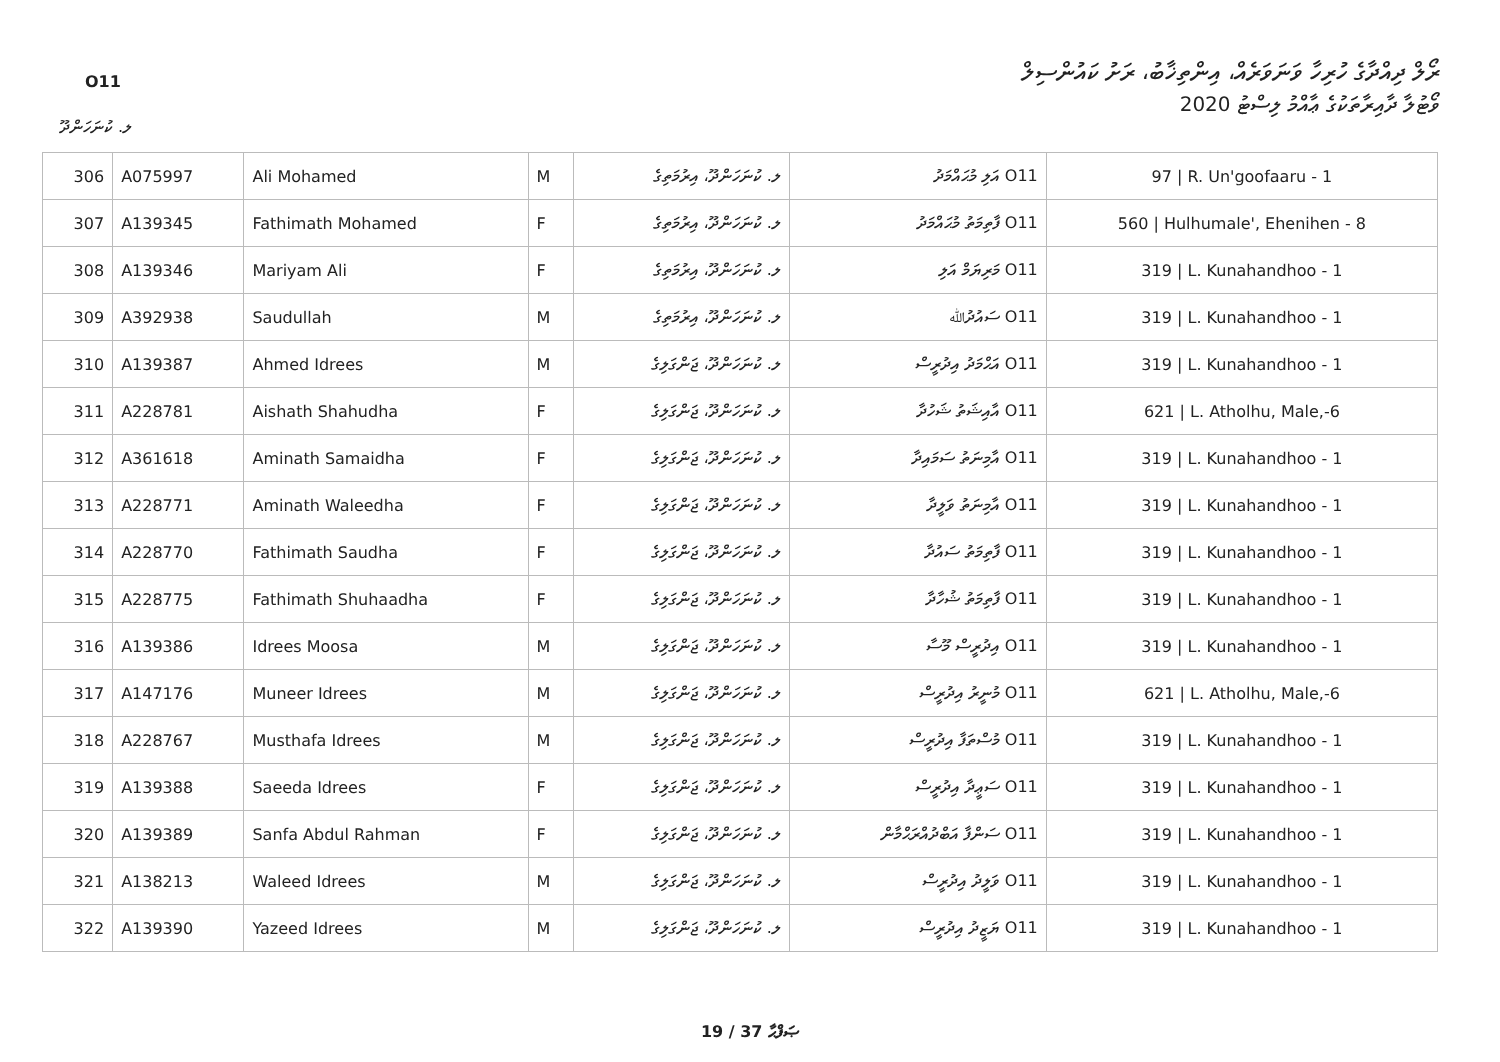O11
ރޯލް ދިއްދާގެ ހުރިހާ ވަނަވަރެއް، އިންތިޚާބު، ރަށު ކައުންސިލް
ވޯޓުލާ ދާއިރާތަކުގެ ޢާއްމު ލިސްޓު 2020
ލ. ކުނަހަންދޫ
| 306 | A075997 | Ali Mohamed | M | ލ. ކުނަހަންދޫ، އިރުމަތިގެ | O11 އަލި މުޙައްމަދު | 97 / R. Un'goofaaru - 1 |
| 307 | A139345 | Fathimath Mohamed | F | ލ. ކުނަހަންދޫ، އިރުމަތިގެ | O11 ފާތިމަތު މުޙައްމަދު | 560 / Hulhumale', Ehenihen - 8 |
| 308 | A139346 | Mariyam Ali | F | ލ. ކުނަހަންދޫ، އިރުމަތިގެ | O11 މަރިޔަމް އަލި | 319 / L. Kunahandhoo - 1 |
| 309 | A392938 | Saudullah | M | ލ. ކުނަހަންދޫ، އިރުމަތިގެ | O11 ސައުދުﷲ | 319 / L. Kunahandhoo - 1 |
| 310 | A139387 | Ahmed Idrees | M | ލ. ކުނަހަންދޫ، ޖަންގަލިގެ | O11 އަޙްމަދު އިދުރީސް | 319 / L. Kunahandhoo - 1 |
| 311 | A228781 | Aishath Shahudha | F | ލ. ކުނަހަންދޫ، ޖަންގަލިގެ | O11 އާއިޝަތު ޝަހުދާ | 621 / L. Atholhu, Male,-6 |
| 312 | A361618 | Aminath Samaidha | F | ލ. ކުނަހަންދޫ، ޖަންގަލިގެ | O11 އާމިނަތު ސަމައިދާ | 319 / L. Kunahandhoo - 1 |
| 313 | A228771 | Aminath Waleedha | F | ލ. ކުނަހަންދޫ، ޖަންގަލިގެ | O11 އާމިނަތު ވަލީދާ | 319 / L. Kunahandhoo - 1 |
| 314 | A228770 | Fathimath Saudha | F | ލ. ކުނަހަންދޫ، ޖަންގަލިގެ | O11 ފާތިމަތު ސައުދާ | 319 / L. Kunahandhoo - 1 |
| 315 | A228775 | Fathimath Shuhaadha | F | ލ. ކުނަހަންދޫ، ޖަންގަލިގެ | O11 ފާތިމަތު ޝުހާދާ | 319 / L. Kunahandhoo - 1 |
| 316 | A139386 | Idrees Moosa | M | ލ. ކުނަހަންދޫ، ޖަންގަލިގެ | O11 އިދުރީސް މޫސާ | 319 / L. Kunahandhoo - 1 |
| 317 | A147176 | Muneer Idrees | M | ލ. ކުނަހަންދޫ، ޖަންގަލިގެ | O11 މުނީރު އިދުރީސް | 621 / L. Atholhu, Male,-6 |
| 318 | A228767 | Musthafa Idrees | M | ލ. ކުނަހަންދޫ، ޖަންގަލިގެ | O11 މުސްތަފާ އިދުރީސް | 319 / L. Kunahandhoo - 1 |
| 319 | A139388 | Saeeda Idrees | F | ލ. ކުނަހަންދޫ، ޖަންގަލިގެ | O11 ސަޢީދާ އިދުރީސް | 319 / L. Kunahandhoo - 1 |
| 320 | A139389 | Sanfa Abdul Rahman | F | ލ. ކުނަހަންދޫ، ޖަންގަލިގެ | O11 ސަންފާ އަބްދުއްރަޙްމާން | 319 / L. Kunahandhoo - 1 |
| 321 | A138213 | Waleed Idrees | M | ލ. ކުނަހަންދޫ، ޖަންގަލިގެ | O11 ވަލީދު އިދުރީސް | 319 / L. Kunahandhoo - 1 |
| 322 | A139390 | Yazeed Idrees | M | ލ. ކުނަހަންދޫ، ޖަންގަލިގެ | O11 ޔަޒީދު އިދުރީސް | 319 / L. Kunahandhoo - 1 |
19 / 37 ޞަފްޙާ